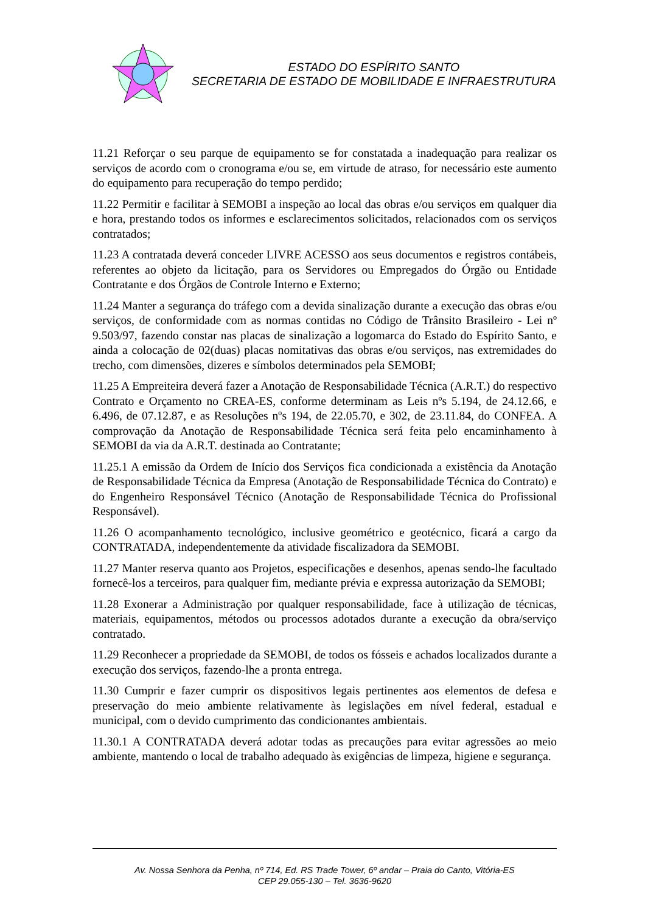ESTADO DO ESPÍRITO SANTO
SECRETARIA DE ESTADO DE MOBILIDADE E INFRAESTRUTURA
11.21 Reforçar o seu parque de equipamento se for constatada a inadequação para realizar os serviços de acordo com o cronograma e/ou se, em virtude de atraso, for necessário este aumento do equipamento para recuperação do tempo perdido;
11.22 Permitir e facilitar à SEMOBI a inspeção ao local das obras e/ou serviços em qualquer dia e hora, prestando todos os informes e esclarecimentos solicitados, relacionados com os serviços contratados;
11.23 A contratada deverá conceder LIVRE ACESSO aos seus documentos e registros contábeis, referentes ao objeto da licitação, para os Servidores ou Empregados do Órgão ou Entidade Contratante e dos Órgãos de Controle Interno e Externo;
11.24 Manter a segurança do tráfego com a devida sinalização durante a execução das obras e/ou serviços, de conformidade com as normas contidas no Código de Trânsito Brasileiro - Lei nº 9.503/97, fazendo constar nas placas de sinalização a logomarca do Estado do Espírito Santo, e ainda a colocação de 02(duas) placas nomitativas das obras e/ou serviços, nas extremidades do trecho, com dimensões, dizeres e símbolos determinados pela SEMOBI;
11.25 A Empreiteira deverá fazer a Anotação de Responsabilidade Técnica (A.R.T.) do respectivo Contrato e Orçamento no CREA-ES, conforme determinam as Leis nºs 5.194, de 24.12.66, e 6.496, de 07.12.87, e as Resoluções nºs 194, de 22.05.70, e 302, de 23.11.84, do CONFEA. A comprovação da Anotação de Responsabilidade Técnica será feita pelo encaminhamento à SEMOBI da via da A.R.T. destinada ao Contratante;
11.25.1 A emissão da Ordem de Início dos Serviços fica condicionada a existência da Anotação de Responsabilidade Técnica da Empresa (Anotação de Responsabilidade Técnica do Contrato) e do Engenheiro Responsável Técnico (Anotação de Responsabilidade Técnica do Profissional Responsável).
11.26 O acompanhamento tecnológico, inclusive geométrico e geotécnico, ficará a cargo da CONTRATADA, independentemente da atividade fiscalizadora da SEMOBI.
11.27 Manter reserva quanto aos Projetos, especificações e desenhos, apenas sendo-lhe facultado fornecê-los a terceiros, para qualquer fim, mediante prévia e expressa autorização da SEMOBI;
11.28 Exonerar a Administração por qualquer responsabilidade, face à utilização de técnicas, materiais, equipamentos, métodos ou processos adotados durante a execução da obra/serviço contratado.
11.29 Reconhecer a propriedade da SEMOBI, de todos os fósseis e achados localizados durante a execução dos serviços, fazendo-lhe a pronta entrega.
11.30 Cumprir e fazer cumprir os dispositivos legais pertinentes aos elementos de defesa e preservação do meio ambiente relativamente às legislações em nível federal, estadual e municipal, com o devido cumprimento das condicionantes ambientais.
11.30.1 A CONTRATADA deverá adotar todas as precauções para evitar agressões ao meio ambiente, mantendo o local de trabalho adequado às exigências de limpeza, higiene e segurança.
Av. Nossa Senhora da Penha, nº 714, Ed. RS Trade Tower, 6º andar – Praia do Canto, Vitória-ES
CEP 29.055-130 – Tel. 3636-9620